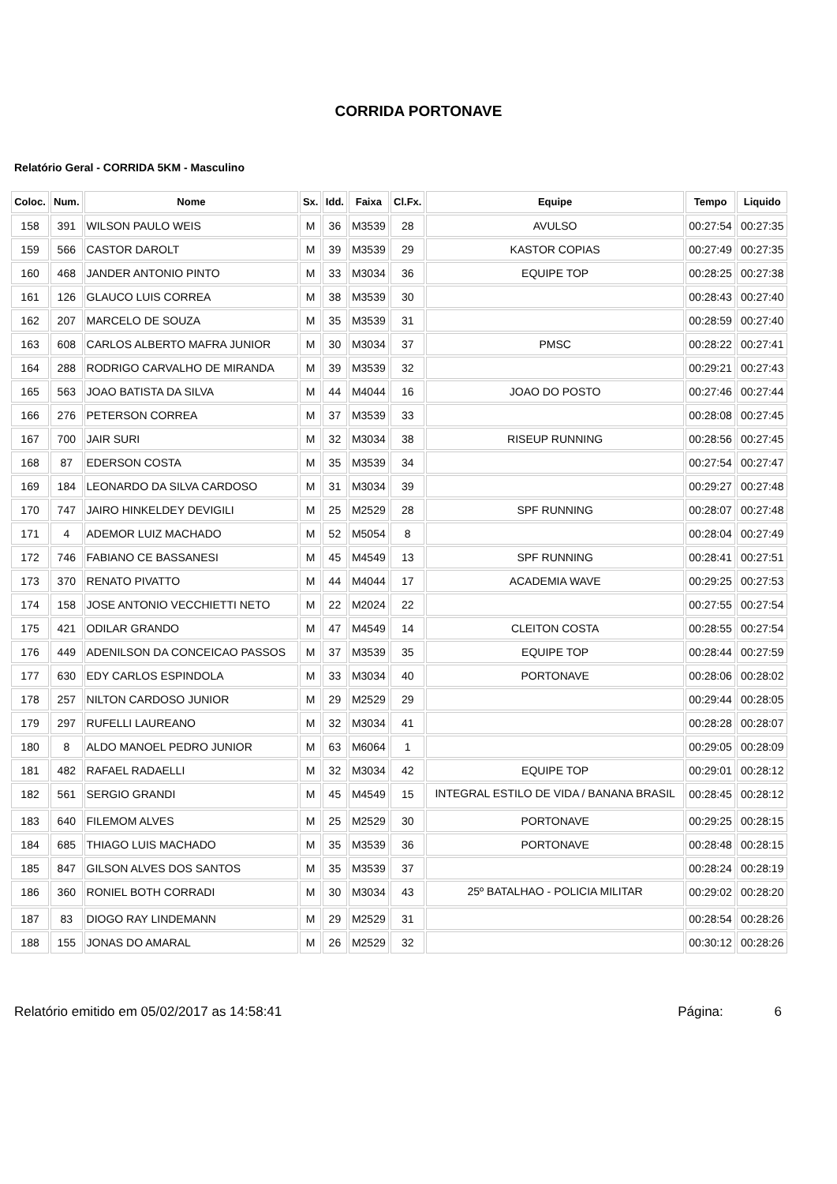CORRIDA PORTONAVE
Relatório Geral - CORRIDA 5KM - Masculino
| Coloc. | Num. | Nome | Sx. | Idd. | Faixa | Cl.Fx. | Equipe | Tempo | Liquido |
| --- | --- | --- | --- | --- | --- | --- | --- | --- | --- |
| 158 | 391 | WILSON PAULO WEIS | M | 36 | M3539 | 28 | AVULSO | 00:27:54 | 00:27:35 |
| 159 | 566 | CASTOR DAROLT | M | 39 | M3539 | 29 | KASTOR COPIAS | 00:27:49 | 00:27:35 |
| 160 | 468 | JANDER ANTONIO PINTO | M | 33 | M3034 | 36 | EQUIPE TOP | 00:28:25 | 00:27:38 |
| 161 | 126 | GLAUCO LUIS CORREA | M | 38 | M3539 | 30 | | 00:28:43 | 00:27:40 |
| 162 | 207 | MARCELO DE SOUZA | M | 35 | M3539 | 31 | | 00:28:59 | 00:27:40 |
| 163 | 608 | CARLOS ALBERTO MAFRA JUNIOR | M | 30 | M3034 | 37 | PMSC | 00:28:22 | 00:27:41 |
| 164 | 288 | RODRIGO CARVALHO DE MIRANDA | M | 39 | M3539 | 32 | | 00:29:21 | 00:27:43 |
| 165 | 563 | JOAO BATISTA DA SILVA | M | 44 | M4044 | 16 | JOAO DO POSTO | 00:27:46 | 00:27:44 |
| 166 | 276 | PETERSON CORREA | M | 37 | M3539 | 33 | | 00:28:08 | 00:27:45 |
| 167 | 700 | JAIR SURI | M | 32 | M3034 | 38 | RISEUP RUNNING | 00:28:56 | 00:27:45 |
| 168 | 87 | EDERSON COSTA | M | 35 | M3539 | 34 | | 00:27:54 | 00:27:47 |
| 169 | 184 | LEONARDO DA SILVA CARDOSO | M | 31 | M3034 | 39 | | 00:29:27 | 00:27:48 |
| 170 | 747 | JAIRO HINKELDEY DEVIGILI | M | 25 | M2529 | 28 | SPF RUNNING | 00:28:07 | 00:27:48 |
| 171 | 4 | ADEMOR LUIZ MACHADO | M | 52 | M5054 | 8 | | 00:28:04 | 00:27:49 |
| 172 | 746 | FABIANO CE BASSANESI | M | 45 | M4549 | 13 | SPF RUNNING | 00:28:41 | 00:27:51 |
| 173 | 370 | RENATO PIVATTO | M | 44 | M4044 | 17 | ACADEMIA WAVE | 00:29:25 | 00:27:53 |
| 174 | 158 | JOSE ANTONIO VECCHIETTI NETO | M | 22 | M2024 | 22 | | 00:27:55 | 00:27:54 |
| 175 | 421 | ODILAR GRANDO | M | 47 | M4549 | 14 | CLEITON COSTA | 00:28:55 | 00:27:54 |
| 176 | 449 | ADENILSON DA CONCEICAO PASSOS | M | 37 | M3539 | 35 | EQUIPE TOP | 00:28:44 | 00:27:59 |
| 177 | 630 | EDY CARLOS ESPINDOLA | M | 33 | M3034 | 40 | PORTONAVE | 00:28:06 | 00:28:02 |
| 178 | 257 | NILTON CARDOSO JUNIOR | M | 29 | M2529 | 29 | | 00:29:44 | 00:28:05 |
| 179 | 297 | RUFELLI LAUREANO | M | 32 | M3034 | 41 | | 00:28:28 | 00:28:07 |
| 180 | 8 | ALDO MANOEL PEDRO JUNIOR | M | 63 | M6064 | 1 | | 00:29:05 | 00:28:09 |
| 181 | 482 | RAFAEL RADAELLI | M | 32 | M3034 | 42 | EQUIPE TOP | 00:29:01 | 00:28:12 |
| 182 | 561 | SERGIO GRANDI | M | 45 | M4549 | 15 | INTEGRAL ESTILO DE VIDA / BANANA BRASIL | 00:28:45 | 00:28:12 |
| 183 | 640 | FILEMOM ALVES | M | 25 | M2529 | 30 | PORTONAVE | 00:29:25 | 00:28:15 |
| 184 | 685 | THIAGO LUIS MACHADO | M | 35 | M3539 | 36 | PORTONAVE | 00:28:48 | 00:28:15 |
| 185 | 847 | GILSON ALVES DOS SANTOS | M | 35 | M3539 | 37 | | 00:28:24 | 00:28:19 |
| 186 | 360 | RONIEL BOTH CORRADI | M | 30 | M3034 | 43 | 25º BATALHAO - POLICIA MILITAR | 00:29:02 | 00:28:20 |
| 187 | 83 | DIOGO RAY LINDEMANN | M | 29 | M2529 | 31 | | 00:28:54 | 00:28:26 |
| 188 | 155 | JONAS DO AMARAL | M | 26 | M2529 | 32 | | 00:30:12 | 00:28:26 |
Relatório emitido em 05/02/2017 as 14:58:41 Página: 6